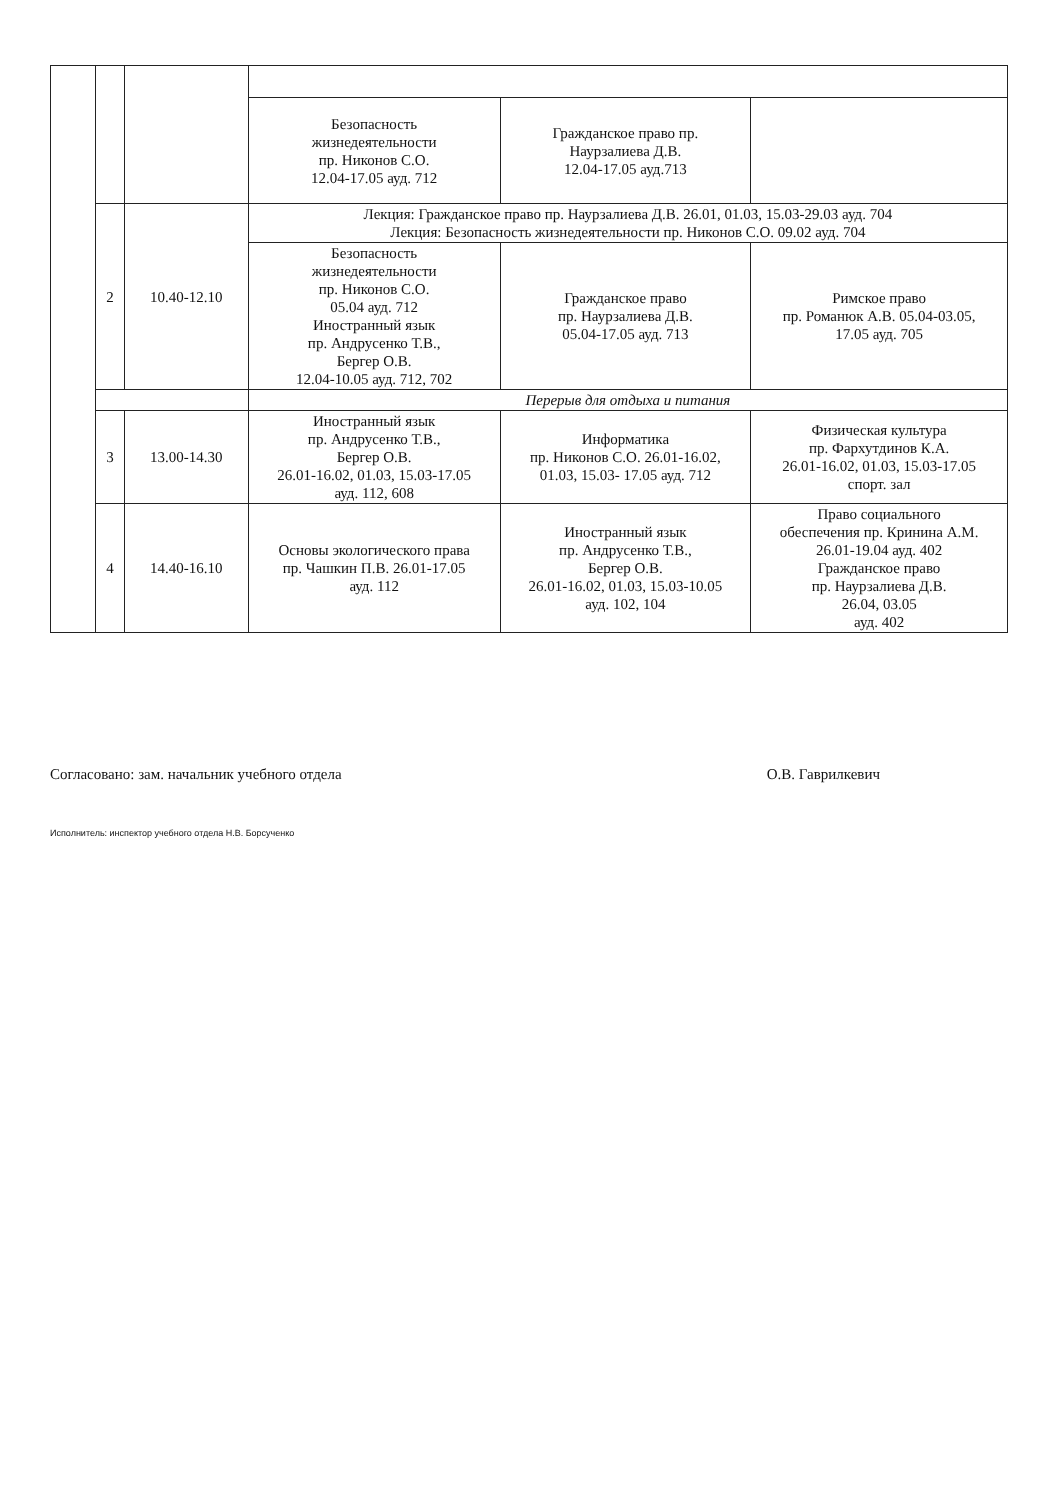| | | | Безопасность жизнедеятельности пр. Никонов С.О. 12.04-17.05 ауд. 712 | Гражданское право пр. Наурзалиева Д.В. 12.04-17.05 ауд.713 | |
| | 2 | 10.40-12.10 | Лекция: Гражданское право пр. Наурзалиева Д.В. 26.01, 01.03, 15.03-29.03 ауд. 704 Лекция: Безопасность жизнедеятельности пр. Никонов С.О. 09.02 ауд. 704 | | |
| | | | Безопасность жизнедеятельности пр. Никонов С.О. 05.04 ауд. 712 Иностранный язык пр. Андрусенко Т.В., Бергер О.В. 12.04-10.05 ауд. 712, 702 | Гражданское право пр. Наурзалиева Д.В. 05.04-17.05 ауд. 713 | Римское право пр. Романюк А.В. 05.04-03.05, 17.05 ауд. 705 |
| | | | Перерыв для отдыха и питания | | |
| | 3 | 13.00-14.30 | Иностранный язык пр. Андрусенко Т.В., Бергер О.В. 26.01-16.02, 01.03, 15.03-17.05 ауд. 112, 608 | Информатика пр. Никонов С.О. 26.01-16.02, 01.03, 15.03- 17.05 ауд. 712 | Физическая культура пр. Фархутдинов К.А. 26.01-16.02, 01.03, 15.03-17.05 спорт. зал |
| | 4 | 14.40-16.10 | Основы экологического права пр. Чашкин П.В. 26.01-17.05 ауд. 112 | Иностранный язык пр. Андрусенко Т.В., Бергер О.В. 26.01-16.02, 01.03, 15.03-10.05 ауд. 102, 104 | Право социального обеспечения пр. Кринина А.М. 26.01-19.04 ауд. 402 Гражданское право пр. Наурзалиева Д.В. 26.04, 03.05 ауд. 402 |
Согласовано: зам. начальник учебного отдела О.В. Гаврилкевич
Исполнитель: инспектор учебного отдела Н.В. Борсученко